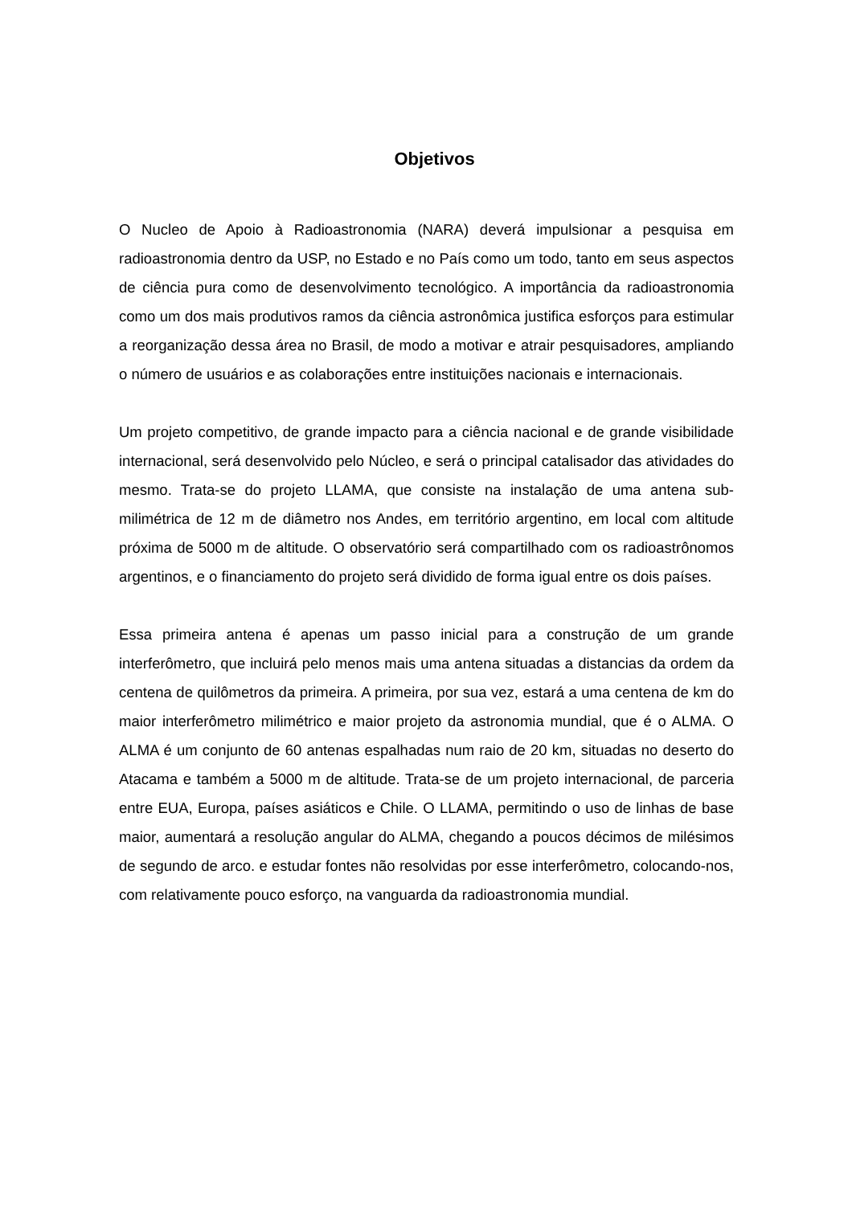Objetivos
O Nucleo de Apoio à Radioastronomia (NARA) deverá impulsionar a pesquisa em radioastronomia dentro da USP, no Estado e no País como um todo, tanto em seus aspectos de ciência pura como de desenvolvimento tecnológico. A importância da radioastronomia como um dos mais produtivos ramos da ciência astronômica justifica esforços para estimular a reorganização dessa área no Brasil, de modo a motivar e atrair pesquisadores, ampliando o número de usuários e as colaborações entre instituições nacionais e internacionais.
Um projeto competitivo, de grande impacto para a ciência nacional e de grande visibilidade internacional, será desenvolvido pelo Núcleo, e será o principal catalisador das atividades do mesmo. Trata-se do projeto LLAMA, que consiste na instalação de uma antena sub-milimétrica de 12 m de diâmetro nos Andes, em território argentino, em local com altitude próxima de 5000 m de altitude. O observatório será compartilhado com os radioastrônomos argentinos, e o financiamento do projeto será dividido de forma igual entre os dois países.
Essa primeira antena é apenas um passo inicial para a construção de um grande interferômetro, que incluirá pelo menos mais uma antena situadas a distancias da ordem da centena de quilômetros da primeira. A primeira, por sua vez, estará a uma centena de km do maior interferômetro milimétrico e maior projeto da astronomia mundial, que é o ALMA. O ALMA é um conjunto de 60 antenas espalhadas num raio de 20 km, situadas no deserto do Atacama e também a 5000 m de altitude. Trata-se de um projeto internacional, de parceria entre EUA, Europa, países asiáticos e Chile. O LLAMA, permitindo o uso de linhas de base maior, aumentará a resolução angular do ALMA, chegando a poucos décimos de milésimos de segundo de arco. e estudar fontes não resolvidas por esse interferômetro, colocando-nos, com relativamente pouco esforço, na vanguarda da radioastronomia mundial.